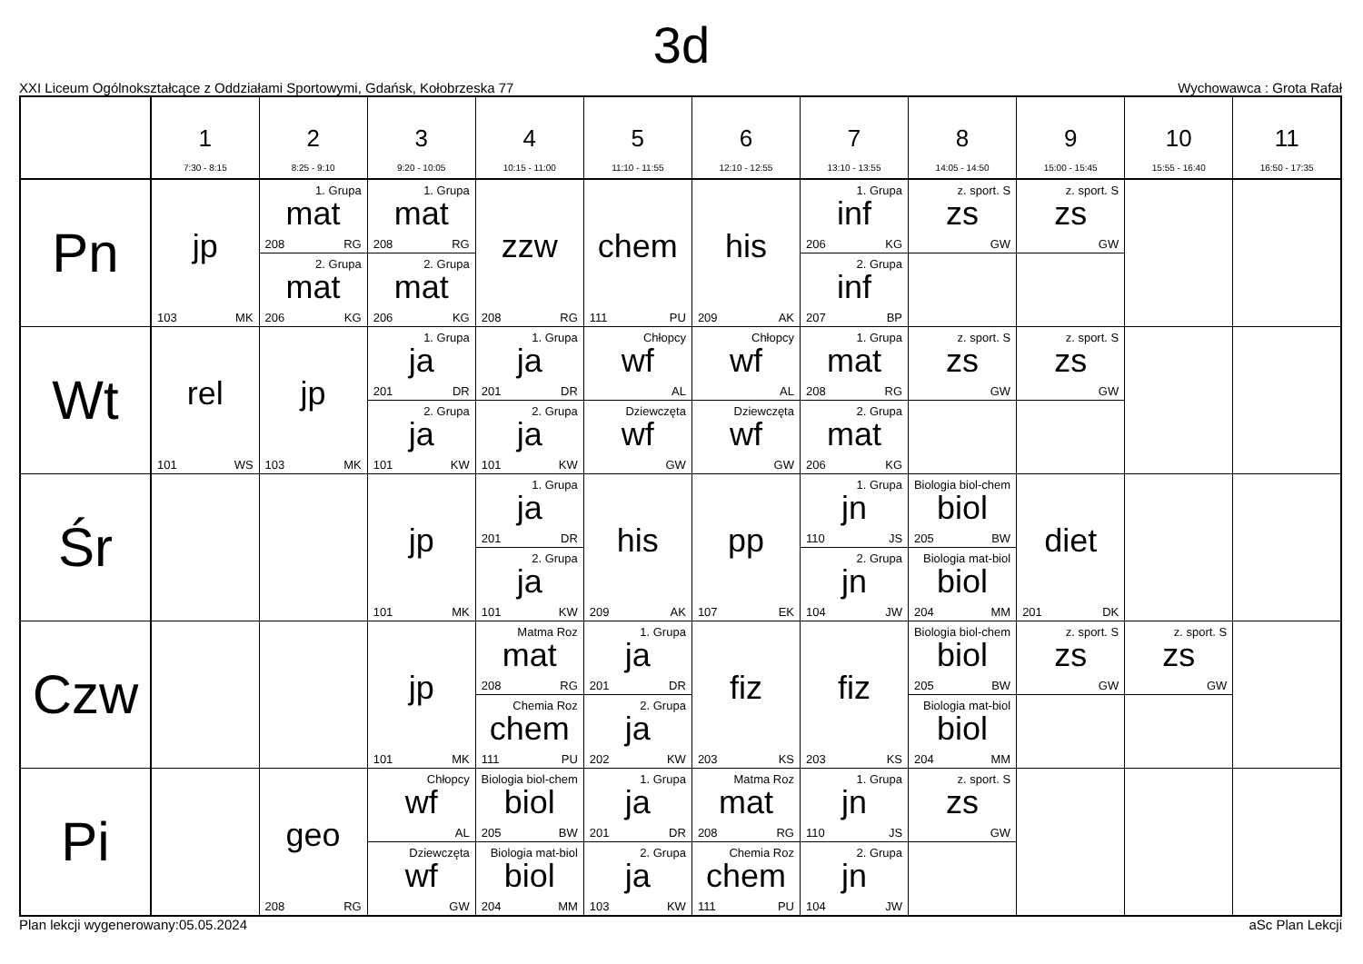3d
XXI Liceum Ogólnokształcące z Oddziałami Sportowymi, Gdańsk, Kołobrzeska 77 Wychowawca : Grota Rafał
| | 1 7:30 - 8:15 | 2 8:25 - 9:10 | 3 9:20 - 10:05 | 4 10:15 - 11:00 | 5 11:10 - 11:55 | 6 12:10 - 12:55 | 7 13:10 - 13:55 | 8 14:05 - 14:50 | 9 15:00 - 15:45 | 10 15:55 - 16:40 | 11 16:50 - 17:35 |
| --- | --- | --- | --- | --- | --- | --- | --- | --- | --- | --- | --- |
| Pn | jp 103 MK | 1. Grupa mat 208 RG 2. Grupa mat 206 KG | 1. Grupa mat 208 RG 2. Grupa mat 206 KG | zzw 208 RG | chem 111 PU | his 209 AK | 1. Grupa inf 206 KG 2. Grupa inf 207 BP | z. sport. S zs GW | z. sport. S zs GW | | |
| Wt | rel 101 WS | jp 103 MK | 1. Grupa ja 201 DR 2. Grupa ja 101 KW | 1. Grupa ja 201 DR 2. Grupa ja 101 KW | Chłopcy wf AL Dziewczęta wf GW | Chłopcy wf AL Dziewczęta wf GW | 1. Grupa mat 208 RG 2. Grupa mat 206 KG | z. sport. S zs GW | z. sport. S zs GW | | |
| Śr | | | jp 101 MK | 1. Grupa ja 201 DR 2. Grupa ja 101 KW | his 209 AK | pp 107 EK | 1. Grupa jn 110 JS 2. Grupa jn 104 JW | Biologia biol-chem biol 205 BW Biologia mat-biol biol 204 MM | diet 201 DK | | |
| Czw | | | jp 101 MK | Matma Roz mat 208 RG Chemia Roz chem 111 PU | 1. Grupa ja 201 DR 2. Grupa ja 202 KW | fiz 203 KS | fiz 203 KS | Biologia biol-chem biol 205 BW Biologia mat-biol biol 204 MM | z. sport. S zs GW | z. sport. S zs GW | |
| Pi | | geo 208 RG | Chłopcy wf AL Dziewczęta wf GW | Biologia biol-chem biol 205 BW Biologia mat-biol biol 204 MM | 1. Grupa ja 201 DR 2. Grupa ja 103 KW | Matma Roz mat 208 RG Chemia Roz chem 111 PU | 1. Grupa jn 110 JS 2. Grupa jn 104 JW | z. sport. S zs GW | | | |
Plan lekcji wygenerowany:05.05.2024 aSc Plan Lekcji